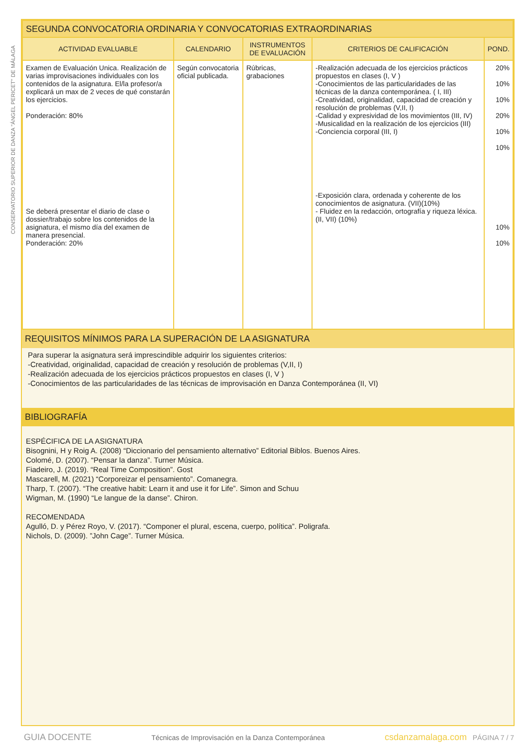CONSERVATORIO SUPERIOR DE DANZA "ÁNGEL PERICET" DE MÁLAGA
| SEGUNDA CONVOCATORIA ORDINARIA Y CONVOCATORIAS EXTRAORDINARIAS | | | | |
| ACTIVIDAD EVALUABLE | CALENDARIO | INSTRUMENTOS DE EVALUACIÓN | CRITERIOS DE CALIFICACIÓN | POND. |
| Examen de Evaluación Unica. Realización de varias improvisaciones individuales con los contenidos de la asignatura. El/la profesor/a explicará un max de 2 veces de qué constarán los ejercicios. Ponderación: 80% Se deberá presentar el diario de clase o dossier/trabajo sobre los contenidos de la asignatura, el mismo día del examen de manera presencial. Ponderación: 20% | Según convocatoria oficial publicada. | Rúbricas, grabaciones | -Realización adecuada de los ejercicios prácticos propuestos en clases (I, V ) -Conocimientos de las particularidades de las técnicas de la danza contemporánea. ( I, III) -Creatividad, originalidad, capacidad de creación y resolución de problemas (V,II, I) -Calidad y expresividad de los movimientos (III, IV) -Musicalidad en la realización de los ejercicios (III) -Conciencia corporal (III, I) -Exposición clara, ordenada y coherente de los conocimientos de asignatura. (VII)(10%) - Fluidez en la redacción, ortografía y riqueza léxica. (II, VII) (10%) | 20% 10% 10% 20% 10% 10% 10% 10% |
REQUISITOS MÍNIMOS PARA LA SUPERACIÓN DE LA ASIGNATURA
Para superar la asignatura será imprescindible adquirir los siguientes criterios:
-Creatividad, originalidad, capacidad de creación y resolución de problemas (V,II, I)
-Realización adecuada de los ejercicios prácticos propuestos en clases (I, V )
-Conocimientos de las particularidades de las técnicas de improvisación en Danza Contemporánea (II, VI)
BIBLIOGRAFÍA
ESPÉCIFICA DE LA ASIGNATURA
Bisognini, H y Roig A. (2008) “Diccionario del pensamiento alternativo” Editorial Biblos. Buenos Aires.
Colomé, D. (2007). “Pensar la danza”. Turner Música.
Fiadeiro, J. (2019). “Real Time Composition”. Gost
Mascarell, M. (2021) “Corporeizar el pensamiento”. Comanegra.
Tharp, T. (2007). “The creative habit: Learn it and use it for Life”. Simon and Schuu
Wigman, M. (1990) “Le langue de la danse”. Chiron.
RECOMENDADA
Agulló, D. y Pérez Royo, V. (2017). “Componer el plural, escena, cuerpo, política”. Poligrafa.
Nichols, D. (2009). ”John Cage”. Turner Música.
GUIA DOCENTE Técnicas de Improvisación en la Danza Contemporánea csdanzamalaga.com PÁGINA 7 / 7